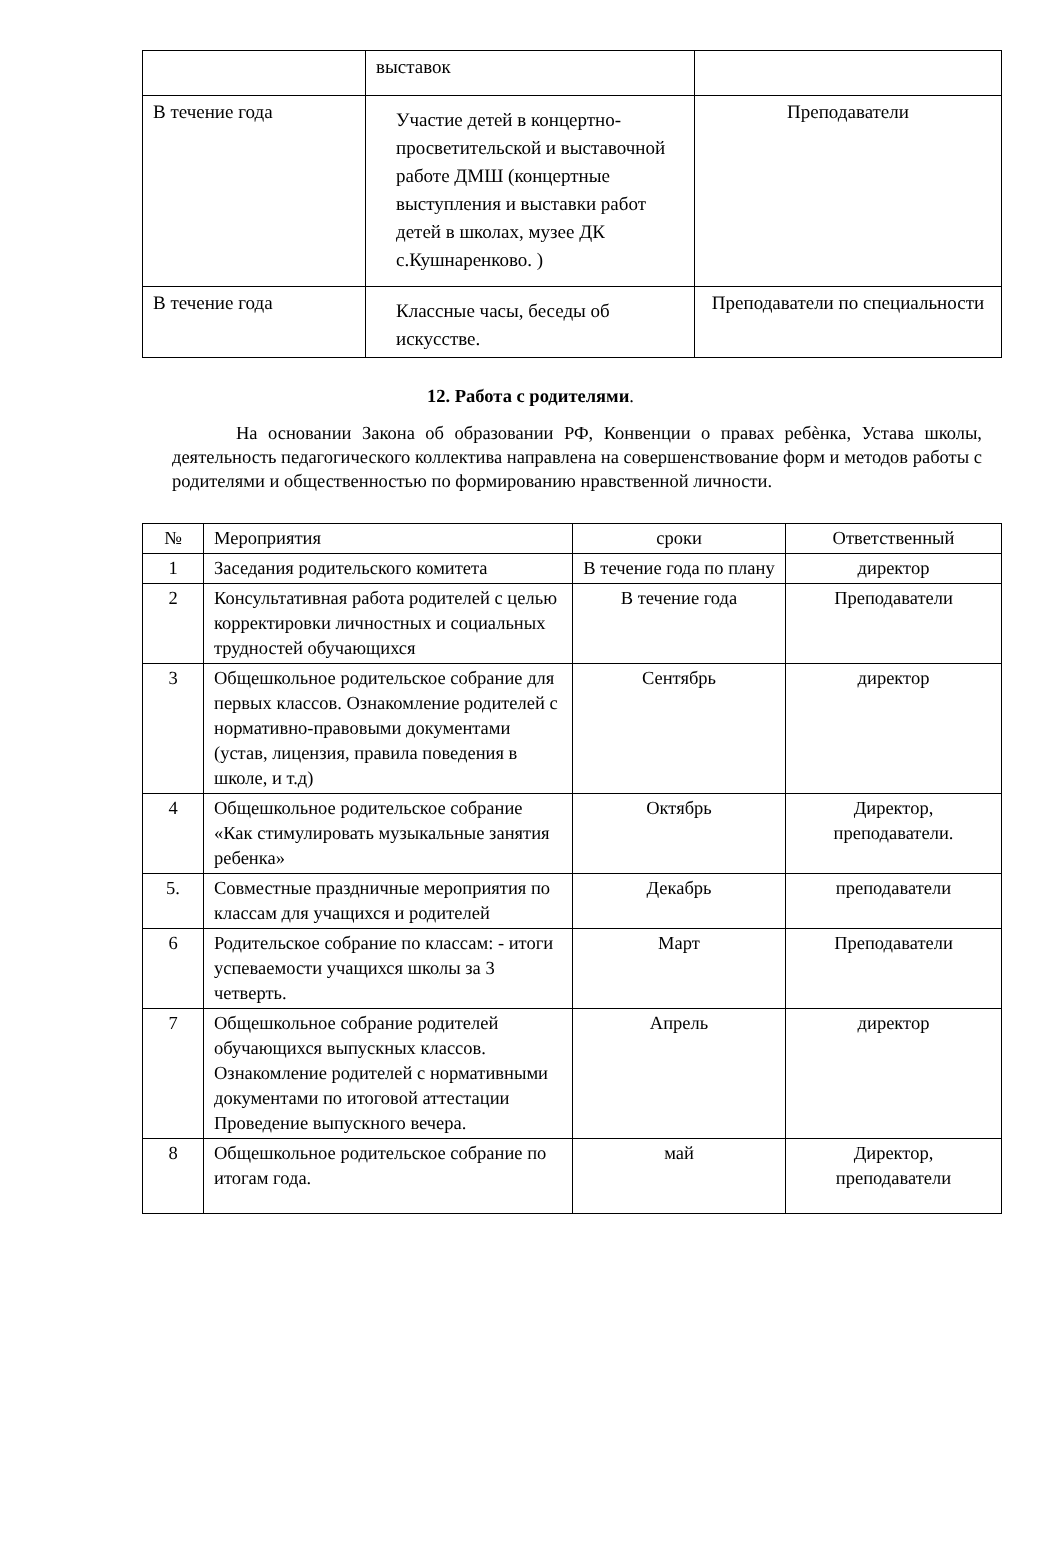| | выставок | |
| В течение года | Участие детей в концертно-просветительской и выставочной работе ДМШ (концертные выступления и выставки работ детей в школах, музее ДК с.Кушнаренково. ) | Преподаватели |
| В течение года | Классные часы, беседы об искусстве. | Преподаватели по специальности |
12. Работа с родителями.
На основании Закона об образовании РФ, Конвенции о правах ребѐнка, Устава школы, деятельность педагогического коллектива направлена на совершенствование форм и методов работы с родителями и общественностью по формированию нравственной личности.
| № | Мероприятия | сроки | Ответственный |
| --- | --- | --- | --- |
| 1 | Заседания родительского комитета | В течение года по плану | директор |
| 2 | Консультативная работа родителей с целью корректировки личностных и социальных трудностей обучающихся | В течение года | Преподаватели |
| 3 | Общешкольное родительское собрание для первых классов. Ознакомление родителей с нормативно-правовыми документами (устав, лицензия, правила поведения в школе, и т.д) | Сентябрь | директор |
| 4 | Общешкольное родительское собрание «Как стимулировать музыкальные занятия ребенка» | Октябрь | Директор, преподаватели. |
| 5. | Совместные праздничные мероприятия по классам для учащихся и родителей | Декабрь | преподаватели |
| 6 | Родительское собрание по классам: - итоги успеваемости учащихся школы за 3 четверть. | Март | Преподаватели |
| 7 | Общешкольное собрание родителей обучающихся выпускных классов. Ознакомление родителей с нормативными документами по итоговой аттестации Проведение выпускного вечера. | Апрель | директор |
| 8 | Общешкольное родительское собрание по итогам года. | май | Директор, преподаватели |